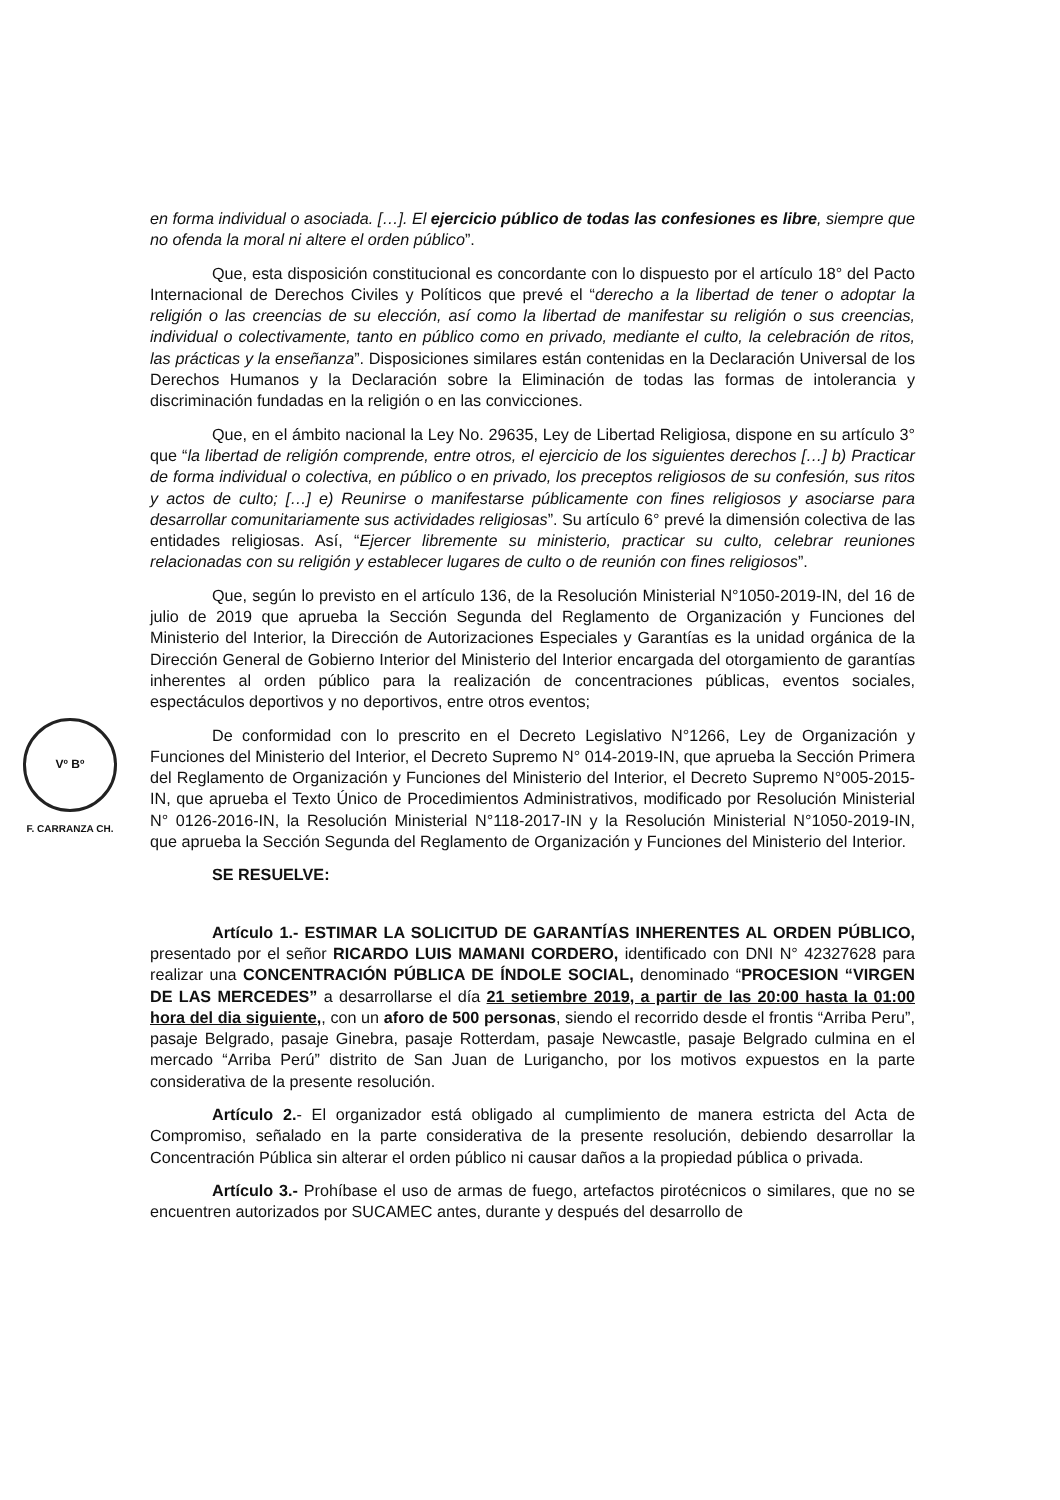Vº Bº
F. CARRANZA CH.
en forma individual o asociada. […]. El ejercicio público de todas las confesiones es libre, siempre que no ofenda la moral ni altere el orden público”.
Que, esta disposición constitucional es concordante con lo dispuesto por el artículo 18° del Pacto Internacional de Derechos Civiles y Políticos que prevé el “derecho a la libertad de tener o adoptar la religión o las creencias de su elección, así como la libertad de manifestar su religión o sus creencias, individual o colectivamente, tanto en público como en privado, mediante el culto, la celebración de ritos, las prácticas y la enseñanza”. Disposiciones similares están contenidas en la Declaración Universal de los Derechos Humanos y la Declaración sobre la Eliminación de todas las formas de intolerancia y discriminación fundadas en la religión o en las convicciones.
Que, en el ámbito nacional la Ley No. 29635, Ley de Libertad Religiosa, dispone en su artículo 3° que “la libertad de religión comprende, entre otros, el ejercicio de los siguientes derechos […] b) Practicar de forma individual o colectiva, en público o en privado, los preceptos religiosos de su confesión, sus ritos y actos de culto; […] e) Reunirse o manifestarse públicamente con fines religiosos y asociarse para desarrollar comunitariamente sus actividades religiosas”. Su artículo 6° prevé la dimensión colectiva de las entidades religiosas. Así, “Ejercer libremente su ministerio, practicar su culto, celebrar reuniones relacionadas con su religión y establecer lugares de culto o de reunión con fines religiosos”.
Que, según lo previsto en el artículo 136, de la Resolución Ministerial N°1050-2019-IN, del 16 de julio de 2019 que aprueba la Sección Segunda del Reglamento de Organización y Funciones del Ministerio del Interior, la Dirección de Autorizaciones Especiales y Garantías es la unidad orgánica de la Dirección General de Gobierno Interior del Ministerio del Interior encargada del otorgamiento de garantías inherentes al orden público para la realización de concentraciones públicas, eventos sociales, espectáculos deportivos y no deportivos, entre otros eventos;
De conformidad con lo prescrito en el Decreto Legislativo N°1266, Ley de Organización y Funciones del Ministerio del Interior, el Decreto Supremo N° 014-2019-IN, que aprueba la Sección Primera del Reglamento de Organización y Funciones del Ministerio del Interior, el Decreto Supremo N°005-2015-IN, que aprueba el Texto Único de Procedimientos Administrativos, modificado por Resolución Ministerial N° 0126-2016-IN, la Resolución Ministerial N°118-2017-IN y la Resolución Ministerial N°1050-2019-IN, que aprueba la Sección Segunda del Reglamento de Organización y Funciones del Ministerio del Interior.
SE RESUELVE:
Artículo 1.- ESTIMAR LA SOLICITUD DE GARANTÍAS INHERENTES AL ORDEN PÚBLICO, presentado por el señor RICARDO LUIS MAMANI CORDERO, identificado con DNI N° 42327628 para realizar una CONCENTRACIÓN PÚBLICA DE ÍNDOLE SOCIAL, denominado “PROCESION “VIRGEN DE LAS MERCEDES” a desarrollarse el día 21 setiembre 2019, a partir de las 20:00 hasta la 01:00 hora del dia siguiente,, con un aforo de 500 personas, siendo el recorrido desde el frontis “Arriba Peru”, pasaje Belgrado, pasaje Ginebra, pasaje Rotterdam, pasaje Newcastle, pasaje Belgrado culmina en el mercado “Arriba Perú” distrito de San Juan de Lurigancho, por los motivos expuestos en la parte considerativa de la presente resolución.
Artículo 2.- El organizador está obligado al cumplimiento de manera estricta del Acta de Compromiso, señalado en la parte considerativa de la presente resolución, debiendo desarrollar la Concentración Pública sin alterar el orden público ni causar daños a la propiedad pública o privada.
Artículo 3.- Prohíbase el uso de armas de fuego, artefactos pirotécnicos o similares, que no se encuentren autorizados por SUCAMEC antes, durante y después del desarrollo de